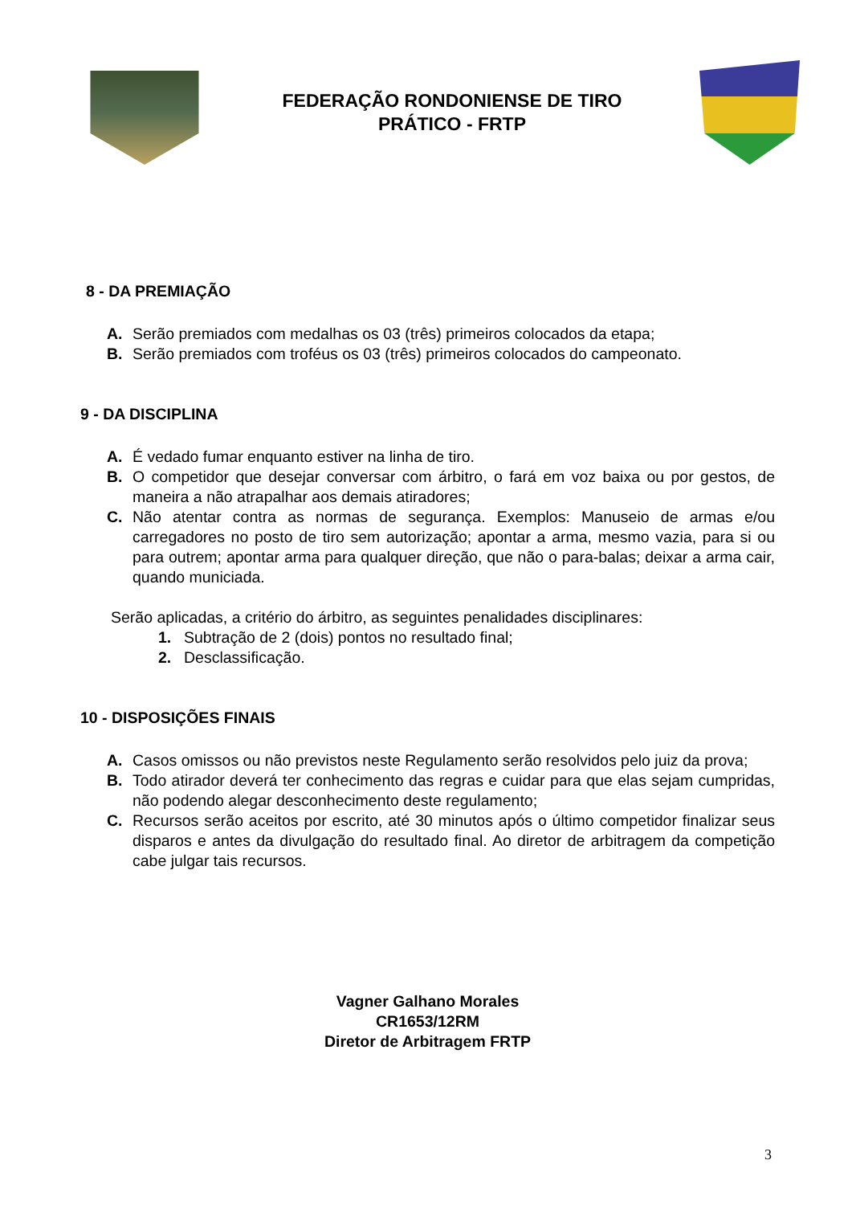FEDERAÇÃO RONDONIENSE DE TIRO
PRÁTICO - FRTP
8 - DA PREMIAÇÃO
A. Serão premiados com medalhas os 03 (três) primeiros colocados da etapa;
B. Serão premiados com troféus os 03 (três) primeiros colocados do campeonato.
9 - DA DISCIPLINA
A. É vedado fumar enquanto estiver na linha de tiro.
B. O competidor que desejar conversar com árbitro, o fará em voz baixa ou por gestos, de maneira a não atrapalhar aos demais atiradores;
C. Não atentar contra as normas de segurança. Exemplos: Manuseio de armas e/ou carregadores no posto de tiro sem autorização; apontar a arma, mesmo vazia, para si ou para outrem; apontar arma para qualquer direção, que não o para-balas; deixar a arma cair, quando municiada.
Serão aplicadas, a critério do árbitro, as seguintes penalidades disciplinares:
1. Subtração de 2 (dois) pontos no resultado final;
2. Desclassificação.
10 - DISPOSIÇÕES FINAIS
A. Casos omissos ou não previstos neste Regulamento serão resolvidos pelo juiz da prova;
B. Todo atirador deverá ter conhecimento das regras e cuidar para que elas sejam cumpridas, não podendo alegar desconhecimento deste regulamento;
C. Recursos serão aceitos por escrito, até 30 minutos após o último competidor finalizar seus disparos e antes da divulgação do resultado final. Ao diretor de arbitragem da competição cabe julgar tais recursos.
Vagner Galhano Morales
CR1653/12RM
Diretor de Arbitragem FRTP
3